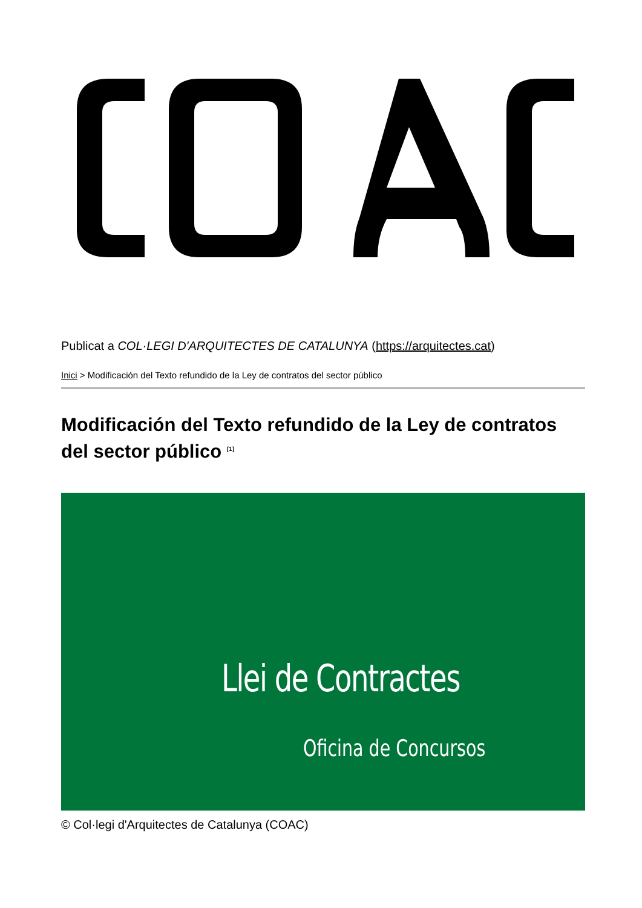Publicat a COL·LEGI D'ARQUITECTES DE CATALUNYA (https://arquitectes.cat)
Inici > Modificación del Texto refundido de la Ley de contratos del sector público
Modificación del Texto refundido de la Ley de contratos del sector público <sup>[1]</sup>
Llei de Contractes
Oficina de Concursos
© Col·legi d'Arquitectes de Catalunya (COAC)